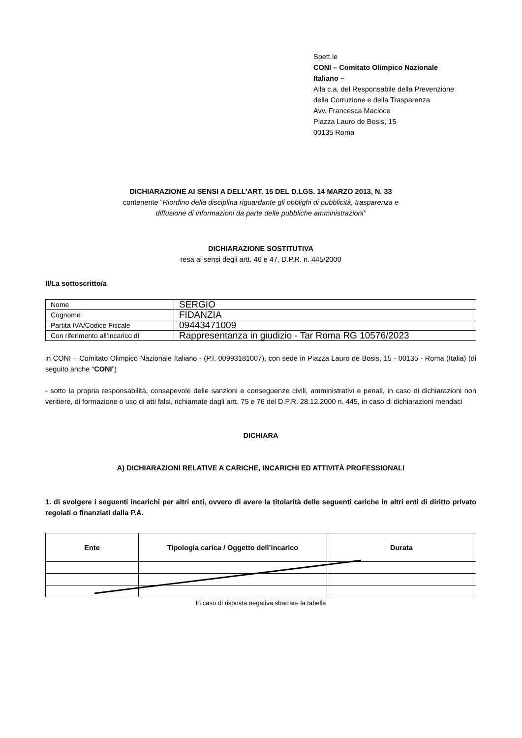Spett.le
CONI – Comitato Olimpico Nazionale
Italiano –
Alla c.a. del Responsabile della Prevenzione
della Corruzione e della Trasparenza
Avv. Francesca Macioce
Piazza Lauro de Bosis, 15
00135 Roma
DICHIARAZIONE AI SENSI A DELL’ART. 15 DEL D.LGS. 14 MARZO 2013, N. 33
contenente “Riordino della disciplina riguardante gli obblighi di pubblicità, trasparenza e
diffusione di informazioni da parte delle pubbliche amministrazioni”
DICHIARAZIONE SOSTITUTIVA
resa ai sensi degli artt. 46 e 47, D.P.R. n. 445/2000
Il/La sottoscritto/a
| Nome | SERGIO |
| Cognome | FIDANZIA |
| Partita IVA/Codice Fiscale | 09443471009 |
| Con riferimento all’incarico di | Rappresentanza in giudizio - Tar Roma RG 10576/2023 |
in CONI – Comitato Olimpico Nazionale Italiano - (P.I. 00993181007), con sede in Piazza Lauro de Bosis, 15 - 00135 - Roma (Italia) (di seguito anche “CONI”)
- sotto la propria responsabilità, consapevole delle sanzioni e conseguenze civili, amministrativi e penali, in caso di dichiarazioni non veritiere, di formazione o uso di atti falsi, richiamate dagli artt. 75 e 76 del D.P.R. 28.12.2000 n. 445, in caso di dichiarazioni mendaci
DICHIARA
A) DICHIARAZIONI RELATIVE A CARICHE, INCARICHI ED ATTIVITÀ PROFESSIONALI
1. di svolgere i seguenti incarichi per altri enti, ovvero di avere la titolarità delle seguenti cariche in altri enti di diritto privato regolati o finanziati dalla P.A.
| Ente | Tipologia carica / Oggetto dell’incarico | Durata |
| --- | --- | --- |
In caso di risposta negativa sbarrare la tabella